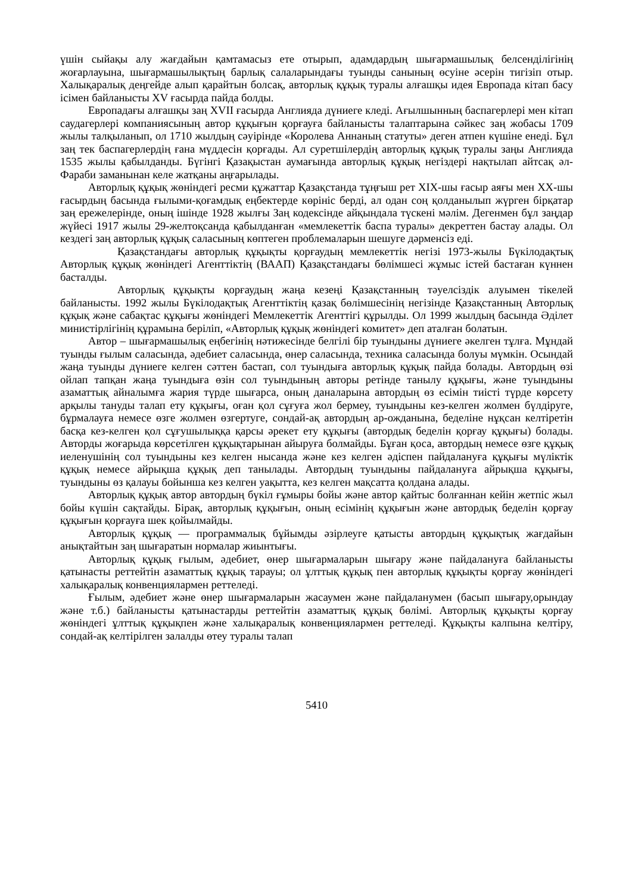үшін сыйақы алу жағдайын қамтамасыз ете отырып, адамдардың шығармашылық белсенділігінің жоғарлауына, шығармашылықтың барлық салаларындағы туынды санының өсуіне әсерін тигізіп отыр. Халықаралық деңгейде алып қарайтын болсақ, авторлық құқық туралы алғашқы идея Европада кітап басу ісімен байланысты XV ғасырда пайда болды.
Европадағы алғашқы заң XVII ғасырда Англияда дүниеге кледі. Ағылшынның баспагерлері мен кітап саудагерлері компаниясының автор құқығын қорғауға байланысты талаптарына сәйкес заң жобасы 1709 жылы талқыланып, ол 1710 жылдың сәуірінде «Королева Аннаның статуты» деген атпен күшіне енеді. Бұл заң тек баспагерлердің ғана мүддесін қорғады. Ал суретшілердің авторлық құқық туралы заңы Англияда 1535 жылы қабылданды. Бүгінгі Қазақыстан аумағында авторлық құқық негіздері нақтылап айтсақ әл-Фараби заманынан келе жатқаны аңғарылады.
Авторлық құқық жөніндегі ресми құжаттар Қазақстанда тұңғыш рет XIX-шы ғасыр аяғы мен XX-шы ғасырдың басында ғылыми-қоғамдық еңбектерде көрініс берді, ал одан соң қолданылып жүрген бірқатар заң ережелерінде, оның ішінде 1928 жылғы Заң кодексінде айқындала түскені мәлім. Дегенмен бұл заңдар жүйесі 1917 жылы 29-желтоқсанда қабылданған «мемлекеттік баспа туралы» декреттен бастау алады. Ол кездегі заң авторлық құқық саласының көптеген проблемаларын шешуге дәрменсіз еді.
Қазақстандағы авторлық құқықты қорғаудың мемлекеттік негізі 1973-жылы Бүкілодақтық Авторлық құқық жөніндегі Агенттіктің (ВААП) Қазақстандағы бөлімшесі жұмыс істей бастаған күннен басталды.
Авторлық құқықты қорғаудың жаңа кезеңі Қазақстанның тәуелсіздік алуымен тікелей байланысты. 1992 жылы Бүкілодақтық Агенттіктің қазақ бөлімшесінің негізінде Қазақстанның Авторлық құқық және сабақтас құқығы жөніндегі Мемлекеттік Агенттігі құрылды. Ол 1999 жылдың басында Әділет министірлігінің құрамына беріліп, «Авторлық құқық жөніндегі комитет» деп аталған болатын.
Автор – шығармашылық еңбегінің нәтижесінде белгілі бір туындыны дүниеге әкелген тұлға. Мұндай туынды ғылым саласында, әдебиет саласында, өнер саласында, техника саласында болуы мүмкін. Осындай жаңа туынды дүниеге келген сәттен бастап, сол туындыға авторлық құқық пайда болады. Автордың өзі ойлап тапқан жаңа туындыға өзін сол туындының авторы ретінде танылу құқығы, және туындыны азаматтық айналымға жария түрде шығарса, оның даналарына автордың өз есімін тиісті түрде көрсету арқылы тануды талап ету құқығы, оған қол сұғуға жол бермеу, туындыны кез-келген жолмен бүлдіруге, бұрмалауға немесе өзге жолмен өзгертуге, сондай-ақ автордың ар-ожданына, беделіне нұқсан келтіретін басқа кез-келген қол сұғушылыққа қарсы әрекет ету құқығы (автордық беделін қорғау құқығы) болады. Авторды жоғарыда көрсетілген құқықтарынан айыруға болмайды. Бұған қоса, автордың немесе өзге құқық иеленушінің сол туындыны кез келген нысанда және кез келген әдіспен пайдалануға құқығы мүліктік құқық немесе айрықша құқық деп танылады. Автордың туындыны пайдалануға айрықша құқығы, туындыны өз қалауы бойынша кез келген уақытта, кез келген мақсатта қолдана алады.
Авторлық құқық автор автордың бүкіл ғұмыры бойы және автор қайтыс болғаннан кейін жетпіс жыл бойы күшін сақтайды. Бірақ, авторлық құқығын, оның есімінің құқығын және автордық беделін қорғау құқығын қорғауға шек қойылмайды.
Авторлық құқық — программалық бұйымды әзірлеуге қатысты автордың құқықтық жағдайын анықтайтын заң шығаратын нормалар жиынтығы.
Авторлық құқық ғылым, әдебиет, өнер шығармаларын шығару және пайдалануға байланысты қатынасты реттейтін азаматтық құқық тарауы; ол ұлттық құқық пен авторлық құқықты қорғау жөніндегі халықаралық конвенциялармен реттеледі.
Ғылым, әдебиет және өнер шығармаларын жасаумен және пайдаланумен (басып шығару,орындау және т.б.) байланысты қатынастарды реттейтін азаматтық құқық бөлімі. Авторлық құқықты қорғау жөніндегі ұлттық құқықпен және халықаралық конвенциялармен реттеледі. Құқықты калпына келтіру, сондай-ақ келтірілген залалды өтеу туралы талап
5410